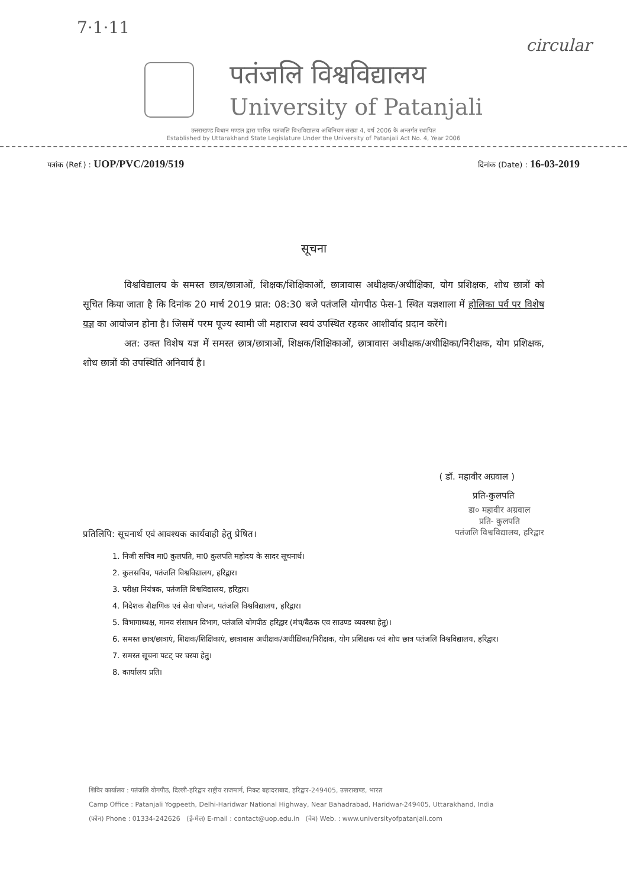7·1·11
circular
पतंजलि विश्वविद्यालय
University of Patanjali
उत्तराखण्ड विधान मण्डल द्वारा पारित पतंजलि विश्वविद्यालय अधिनियम संख्या 4, वर्ष 2006 के अन्तर्गत स्थापित
Established by Uttarakhand State Legislature Under the University of Patanjali Act No. 4, Year 2006
पत्रांक (Ref.) : UOP/PVC/2019/519 दिनांक (Date) : 16-03-2019
सूचना
विश्वविद्यालय के समस्त छात्र/छात्राओं, शिक्षक/शिक्षिकाओं, छात्रावास अधीक्षक/अधीक्षिका, योग प्रशिक्षक, शोध छात्रों को सूचित किया जाता है कि दिनांक 20 मार्च 2019 प्रात: 08:30 बजे पतंजलि योगपीठ फेस-1 स्थित यज्ञशाला में होलिका पर्व पर विशेष यज्ञ का आयोजन होना है। जिसमें परम पूज्य स्वामी जी महाराज स्वयं उपस्थित रहकर आशीर्वाद प्रदान करेंगे।
अत: उक्त विशेष यज्ञ में समस्त छात्र/छात्राओं, शिक्षक/शिक्षिकाओं, छात्रावास अधीक्षक/अधीक्षिका/निरीक्षक, योग प्रशिक्षक, शोध छात्रों की उपस्थिति अनिवार्य है।
( डॉ. महावीर अग्रवाल )
प्रति-कुलपति
डा० महावीर अग्रवाल
प्रति- कुलपति
पतंजलि विश्वविद्यालय, हरिद्वार
प्रतिलिपि: सूचनार्थ एवं आवश्यक कार्यवाही हेतु प्रेषित।
1. निजी सचिव मा0 कुलपति, मा0 कुलपति महोदय के सादर सूचनार्थ।
2. कुलसचिव, पतंजलि विश्वविद्यालय, हरिद्वार।
3. परीक्षा नियंत्रक, पतंजलि विश्वविद्यालय, हरिद्वार।
4. निदेशक शैक्षणिक एवं सेवा योजन, पतंजलि विश्वविद्यालय, हरिद्वार।
5. विभागाध्यक्ष, मानव संसाधन विभाग, पतंजलि योगपीठ हरिद्वार (मंच/बैठक एव साउण्ड व्यवस्था हेतु)।
6. समस्त छात्र/छात्राएं, शिक्षक/शिक्षिकाएं, छात्रावास अधीक्षक/अधीक्षिका/निरीक्षक, योग प्रशिक्षक एवं शोध छात्र पतंजलि विश्वविद्यालय, हरिद्वार।
7. समस्त सूचना पटट् पर चस्पा हेतु।
8. कार्यालय प्रति।
शिविर कार्यालय : पतंजलि योगपीठ, दिल्ली-हरिद्वार राष्ट्रीय राजमार्ग, निकट बहादराबाद, हरिद्वार-249405, उत्तराखण्ड, भारत
Camp Office : Patanjali Yogpeeth, Delhi-Haridwar National Highway, Near Bahadrabad, Haridwar-249405, Uttarakhand, India
(फोन) Phone : 01334-242626 (ई-मेल) E-mail : contact@uop.edu.in (वेब) Web. : www.universityofpatanjali.com